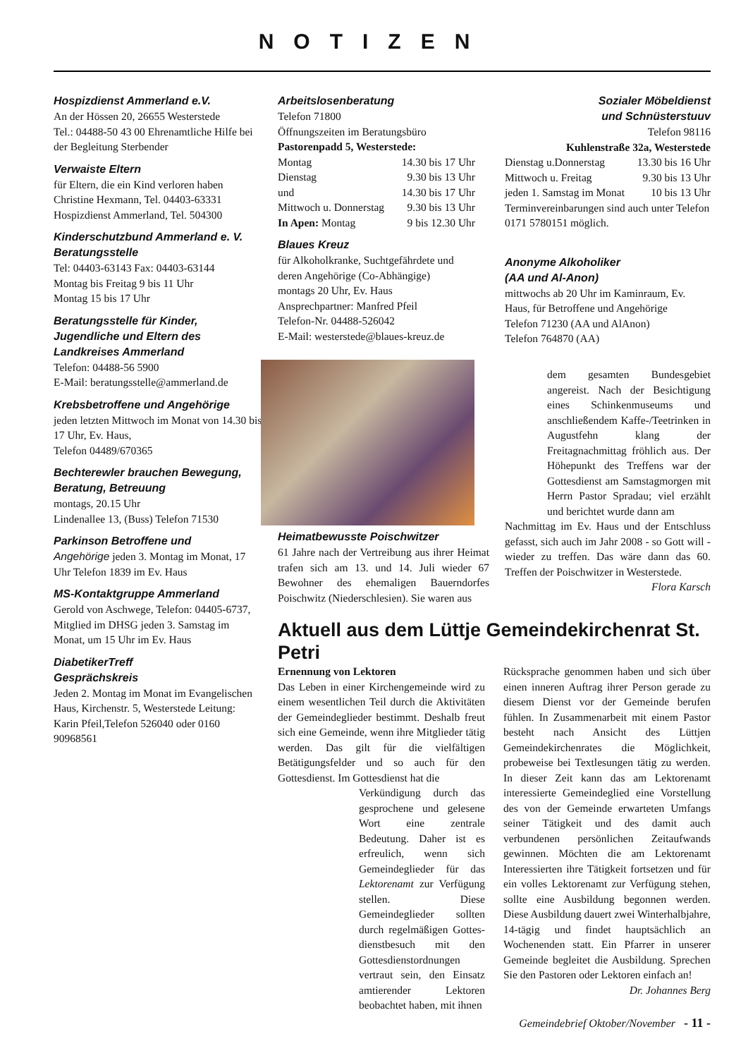NOTIZEN
Hospizdienst Ammerland e.V.
An der Hössen 20, 26655 Westerstede
Tel.: 04488-50 43 00 Ehrenamtliche Hilfe bei der Begleitung Sterbender
Verwaiste Eltern
für Eltern, die ein Kind verloren haben
Christine Hexmann, Tel. 04403-63331
Hospizdienst Ammerland, Tel. 504300
Kinderschutzbund Ammerland e. V.
Beratungsstelle
Tel: 04403-63143 Fax: 04403-63144
Montag bis Freitag 9 bis 11 Uhr
Montag 15 bis 17 Uhr
Beratungsstelle für Kinder, Jugendliche und Eltern des Landkreises Ammerland
Telefon: 04488-56 5900
E-Mail: beratungsstelle@ammerland.de
Krebsbetroffene und Angehörige
jeden letzten Mittwoch im Monat von 14.30 bis 17 Uhr, Ev. Haus,
Telefon 04489/670365
Bechterewler brauchen Bewegung, Beratung, Betreuung
montags, 20.15 Uhr
Lindenallee 13, (Buss) Telefon 71530
Parkinson Betroffene und
Angehörige jeden 3. Montag im Monat, 17 Uhr Telefon 1839 im Ev. Haus
MS-Kontaktgruppe Ammerland
Gerold von Aschwege, Telefon: 04405-6737, Mitglied im DHSG jeden 3. Samstag im Monat, um 15 Uhr im Ev. Haus
DiabetikerTreff
Gesprächskreis
Jeden 2. Montag im Monat im Evangelischen Haus, Kirchenstr. 5, Westerstede Leitung: Karin Pfeil,Telefon 526040 oder 0160 90968561
Arbeitslosenberatung
Telefon 71800
Öffnungszeiten im Beratungsbüro
Pastorenpadd 5, Westerstede:
Montag 14.30 bis 17 Uhr
Dienstag 9.30 bis 13 Uhr
und 14.30 bis 17 Uhr
Mittwoch u. Donnerstag 9.30 bis 13 Uhr
In Apen: Montag 9 bis 12.30 Uhr
Blaues Kreuz
für Alkoholkranke, Suchtgefährdete und deren Angehörige (Co-Abhängige)
montags 20 Uhr, Ev. Haus
Ansprechpartner: Manfred Pfeil
Telefon-Nr. 04488-526042
E-Mail: westerstede@blaues-kreuz.de
Sozialer Möbeldienst
und Schnüsterstuuv
Telefon 98116
Kuhlenstraße 32a, Westerstede
Dienstag u.Donnerstag 13.30 bis 16 Uhr
Mittwoch u. Freitag 9.30 bis 13 Uhr
jeden 1. Samstag im Monat 10 bis 13 Uhr
Terminvereinbarungen sind auch unter Telefon 0171 5780151 möglich.
Anonyme Alkoholiker
(AA und Al-Anon)
mittwochs ab 20 Uhr im Kaminraum, Ev. Haus, für Betroffene und Angehörige
Telefon 71230 (AA und AlAnon)
Telefon 764870 (AA)
Heimatbewusste Poischwitzer
61 Jahre nach der Vertreibung aus ihrer Heimat trafen sich am 13. und 14. Juli wieder 67 Bewohner des ehemaligen Bauerndorfes Poischwitz (Niederschlesien). Sie waren aus
dem gesamten Bundesgebiet angereist. Nach der Besichtigung eines Schinkenmuseums und anschließendem Kaffe-/Teetrinken in Augustfehn klang der Freitagnachmittag fröhlich aus. Der Höhepunkt des Treffens war der Gottesdienst am Samstagmorgen mit Herrn Pastor Spradau; viel erzählt und berichtet wurde dann am
Nachmittag im Ev. Haus und der Entschluss gefasst, sich auch im Jahr 2008 - so Gott will - wieder zu treffen. Das wäre dann das 60. Treffen der Poischwitzer in Westerstede.
Flora Karsch
Aktuell aus dem Lüttje Gemeindekirchenrat St. Petri
Ernennung von Lektoren
Das Leben in einer Kirchengemeinde wird zu einem wesentlichen Teil durch die Aktivitäten der Gemeindeglieder bestimmt. Deshalb freut sich eine Gemeinde, wenn ihre Mitglieder tätig werden. Das gilt für die vielfältigen Betätigungsfelder und so auch für den Gottesdienst. Im Gottesdienst hat die
Verkündigung durch das gesprochene und gelesene Wort eine zentrale Bedeutung. Daher ist es erfreulich, wenn sich Gemeindeglieder für das Lektorenamt zur Verfügung stellen. Diese Gemeindeglieder sollten durch regelmäßigen Gottes-dienstbesuch mit den Gottesdienstordnungen vertraut sein, den Einsatz amtierender Lektoren beobachtet haben, mit ihnen
Rücksprache genommen haben und sich über einen inneren Auftrag ihrer Person gerade zu diesem Dienst vor der Gemeinde berufen fühlen. In Zusammenarbeit mit einem Pastor besteht nach Ansicht des Lüttjen Gemeindekirchenrates die Möglichkeit, probeweise bei Textlesungen tätig zu werden. In dieser Zeit kann das am Lektorenamt interessierte Gemeindeglied eine Vorstellung des von der Gemeinde erwarteten Umfangs seiner Tätigkeit und des damit auch verbundenen persönlichen Zeitaufwands gewinnen. Möchten die am Lektorenamt Interessierten ihre Tätigkeit fortsetzen und für ein volles Lektorenamt zur Verfügung stehen, sollte eine Ausbildung begonnen werden. Diese Ausbildung dauert zwei Winterhalbjahre, 14-tägig und findet hauptsächlich an Wochenenden statt. Ein Pfarrer in unserer Gemeinde begleitet die Ausbildung. Sprechen Sie den Pastoren oder Lektoren einfach an!
Dr. Johannes Berg
Gemeindebrief Oktober/November - 11 -